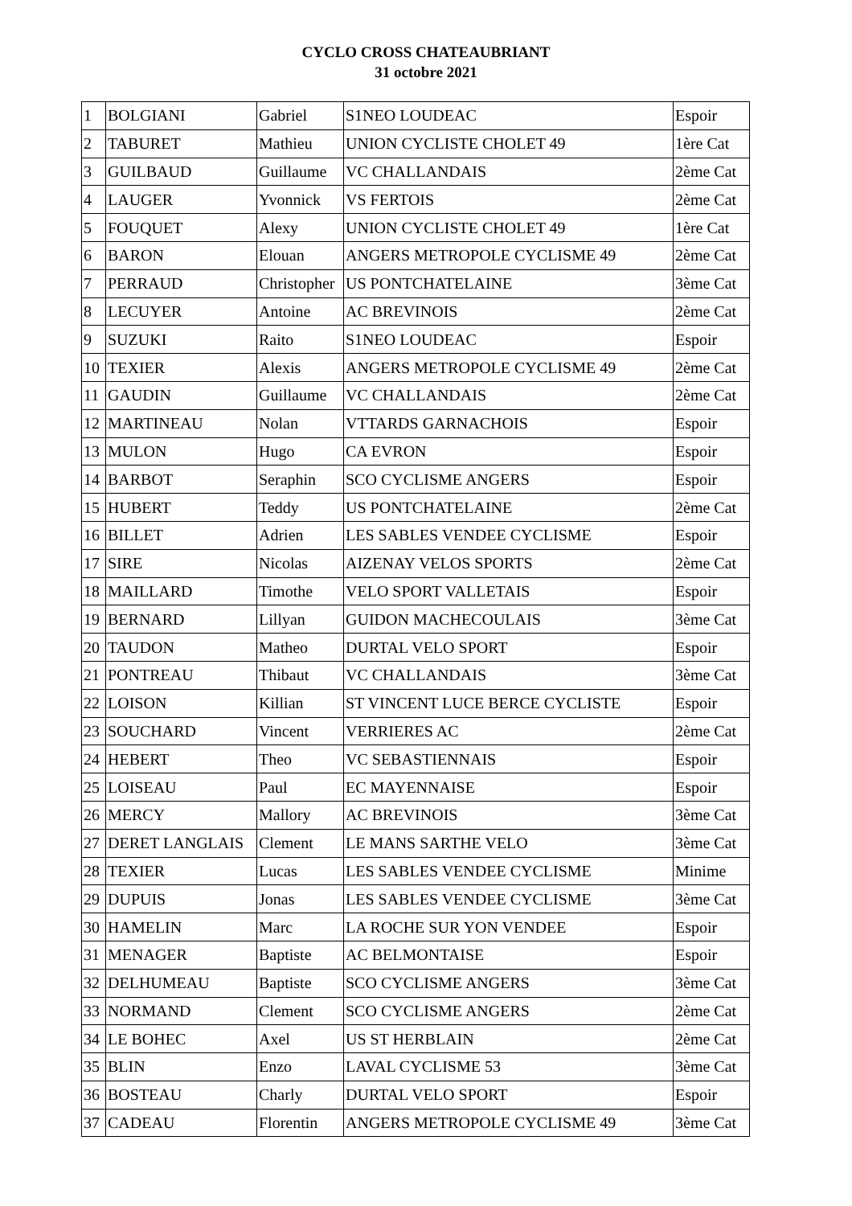CYCLO CROSS CHATEAUBRIANT
31 octobre 2021
| 1 | BOLGIANI | Gabriel | S1NEO LOUDEAC | Espoir |
| 2 | TABURET | Mathieu | UNION CYCLISTE CHOLET 49 | 1ère Cat |
| 3 | GUILBAUD | Guillaume | VC CHALLANDAIS | 2ème Cat |
| 4 | LAUGER | Yvonnick | VS FERTOIS | 2ème Cat |
| 5 | FOUQUET | Alexy | UNION CYCLISTE CHOLET 49 | 1ère Cat |
| 6 | BARON | Elouan | ANGERS METROPOLE CYCLISME 49 | 2ème Cat |
| 7 | PERRAUD | Christopher | US PONTCHATELAINE | 3ème Cat |
| 8 | LECUYER | Antoine | AC BREVINOIS | 2ème Cat |
| 9 | SUZUKI | Raito | S1NEO LOUDEAC | Espoir |
| 10 | TEXIER | Alexis | ANGERS METROPOLE CYCLISME 49 | 2ème Cat |
| 11 | GAUDIN | Guillaume | VC CHALLANDAIS | 2ème Cat |
| 12 | MARTINEAU | Nolan | VTTARDS GARNACHOIS | Espoir |
| 13 | MULON | Hugo | CA EVRON | Espoir |
| 14 | BARBOT | Seraphin | SCO CYCLISME ANGERS | Espoir |
| 15 | HUBERT | Teddy | US PONTCHATELAINE | 2ème Cat |
| 16 | BILLET | Adrien | LES SABLES VENDEE CYCLISME | Espoir |
| 17 | SIRE | Nicolas | AIZENAY VELOS SPORTS | 2ème Cat |
| 18 | MAILLARD | Timothe | VELO SPORT VALLETAIS | Espoir |
| 19 | BERNARD | Lillyan | GUIDON MACHECOULAIS | 3ème Cat |
| 20 | TAUDON | Matheo | DURTAL VELO SPORT | Espoir |
| 21 | PONTREAU | Thibaut | VC CHALLANDAIS | 3ème Cat |
| 22 | LOISON | Killian | ST VINCENT LUCE BERCE CYCLISTE | Espoir |
| 23 | SOUCHARD | Vincent | VERRIERES AC | 2ème Cat |
| 24 | HEBERT | Theo | VC SEBASTIENNAIS | Espoir |
| 25 | LOISEAU | Paul | EC MAYENNAISE | Espoir |
| 26 | MERCY | Mallory | AC BREVINOIS | 3ème Cat |
| 27 | DERET LANGLAIS | Clement | LE MANS SARTHE VELO | 3ème Cat |
| 28 | TEXIER | Lucas | LES SABLES VENDEE CYCLISME | Minime |
| 29 | DUPUIS | Jonas | LES SABLES VENDEE CYCLISME | 3ème Cat |
| 30 | HAMELIN | Marc | LA ROCHE SUR YON VENDEE | Espoir |
| 31 | MENAGER | Baptiste | AC BELMONTAISE | Espoir |
| 32 | DELHUMEAU | Baptiste | SCO CYCLISME ANGERS | 3ème Cat |
| 33 | NORMAND | Clement | SCO CYCLISME ANGERS | 2ème Cat |
| 34 | LE BOHEC | Axel | US ST HERBLAIN | 2ème Cat |
| 35 | BLIN | Enzo | LAVAL CYCLISME 53 | 3ème Cat |
| 36 | BOSTEAU | Charly | DURTAL VELO SPORT | Espoir |
| 37 | CADEAU | Florentin | ANGERS METROPOLE CYCLISME 49 | 3ème Cat |